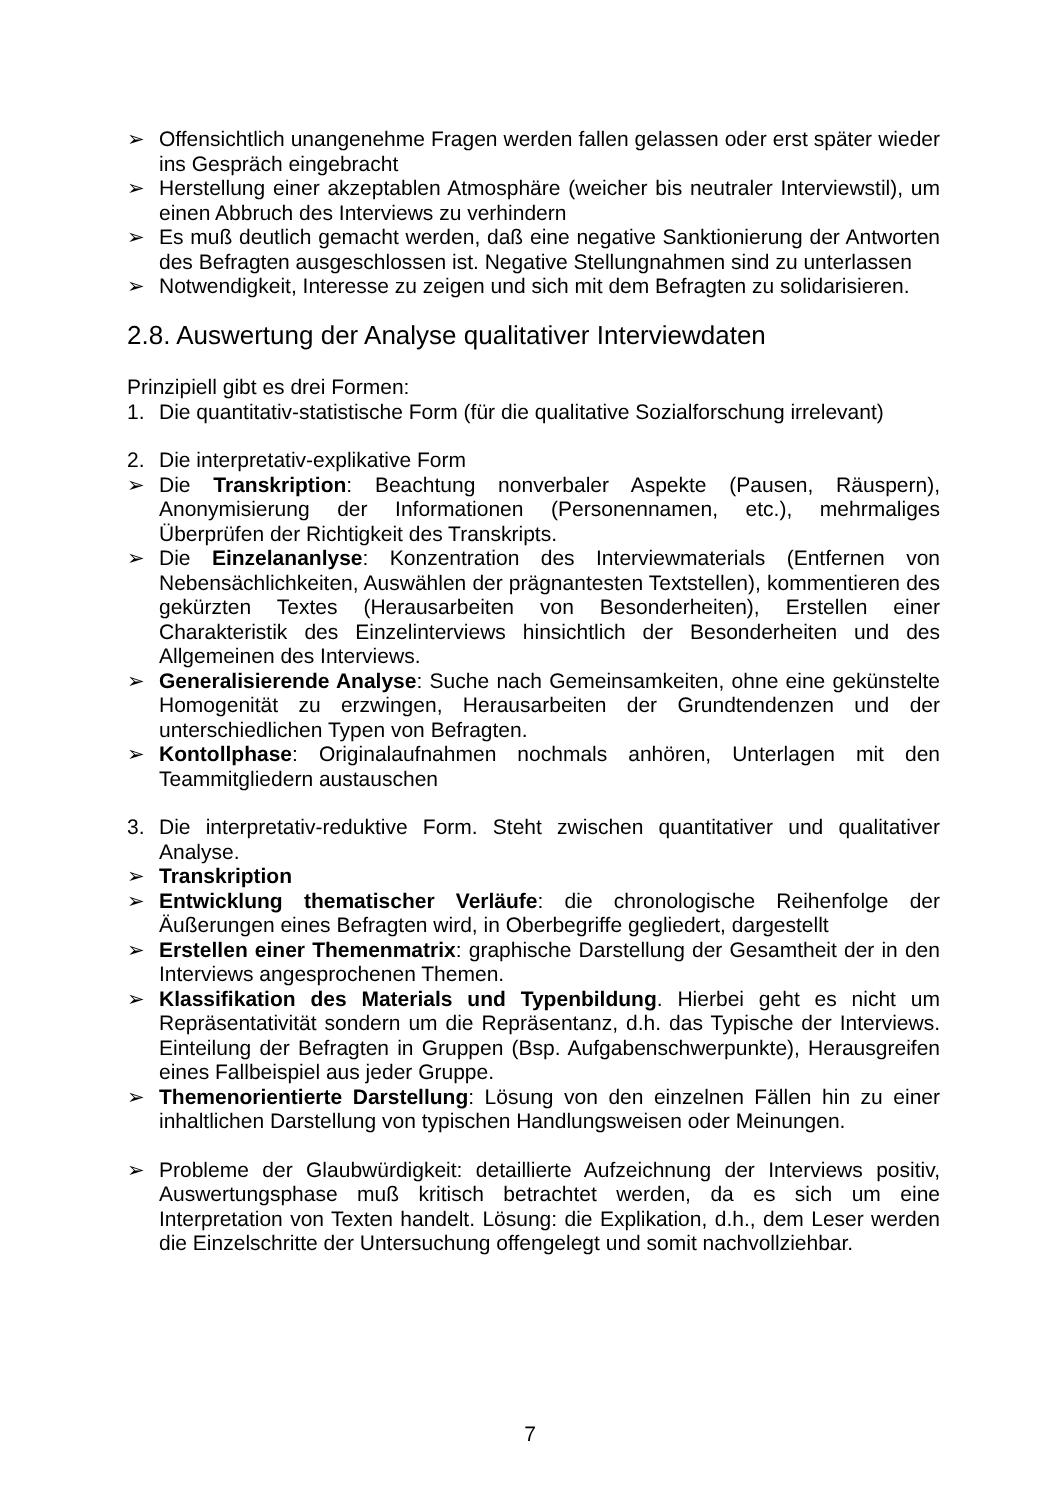➢ Offensichtlich unangenehme Fragen werden fallen gelassen oder erst später wieder ins Gespräch eingebracht
➢ Herstellung einer akzeptablen Atmosphäre (weicher bis neutraler Interviewstil), um einen Abbruch des Interviews zu verhindern
➢ Es muß deutlich gemacht werden, daß eine negative Sanktionierung der Antworten des Befragten ausgeschlossen ist. Negative Stellungnahmen sind zu unterlassen
➢ Notwendigkeit, Interesse zu zeigen und sich mit dem Befragten zu solidarisieren.
2.8. Auswertung der Analyse qualitativer Interviewdaten
Prinzipiell gibt es drei Formen:
1. Die quantitativ-statistische Form (für die qualitative Sozialforschung irrelevant)
2. Die interpretativ-explikative Form
➢ Die Transkription: Beachtung nonverbaler Aspekte (Pausen, Räuspern), Anonymisierung der Informationen (Personennamen, etc.), mehrmaliges Überprüfen der Richtigkeit des Transkripts.
➢ Die Einzelananlyse: Konzentration des Interviewmaterials (Entfernen von Nebensächlichkeiten, Auswählen der prägnantesten Textstellen), kommentieren des gekürzten Textes (Herausarbeiten von Besonderheiten), Erstellen einer Charakteristik des Einzelinterviews hinsichtlich der Besonderheiten und des Allgemeinen des Interviews.
➢ Generalisierende Analyse: Suche nach Gemeinsamkeiten, ohne eine gekünstelte Homogenität zu erzwingen, Herausarbeiten der Grundtendenzen und der unterschiedlichen Typen von Befragten.
➢ Kontollphase: Originalaufnahmen nochmals anhören, Unterlagen mit den Teammitgliedern austauschen
3. Die interpretativ-reduktive Form. Steht zwischen quantitativer und qualitativer Analyse.
➢ Transkription
➢ Entwicklung thematischer Verläufe: die chronologische Reihenfolge der Äußerungen eines Befragten wird, in Oberbegriffe gegliedert, dargestellt
➢ Erstellen einer Themenmatrix: graphische Darstellung der Gesamtheit der in den Interviews angesprochenen Themen.
➢ Klassifikation des Materials und Typenbildung. Hierbei geht es nicht um Repräsentativität sondern um die Repräsentanz, d.h. das Typische der Interviews. Einteilung der Befragten in Gruppen (Bsp. Aufgabenschwerpunkte), Herausgreifen eines Fallbeispiel aus jeder Gruppe.
➢ Themenorientierte Darstellung: Lösung von den einzelnen Fällen hin zu einer inhaltlichen Darstellung von typischen Handlungsweisen oder Meinungen.
➢ Probleme der Glaubwürdigkeit: detaillierte Aufzeichnung der Interviews positiv, Auswertungsphase muß kritisch betrachtet werden, da es sich um eine Interpretation von Texten handelt. Lösung: die Explikation, d.h., dem Leser werden die Einzelschritte der Untersuchung offengelegt und somit nachvollziehbar.
7